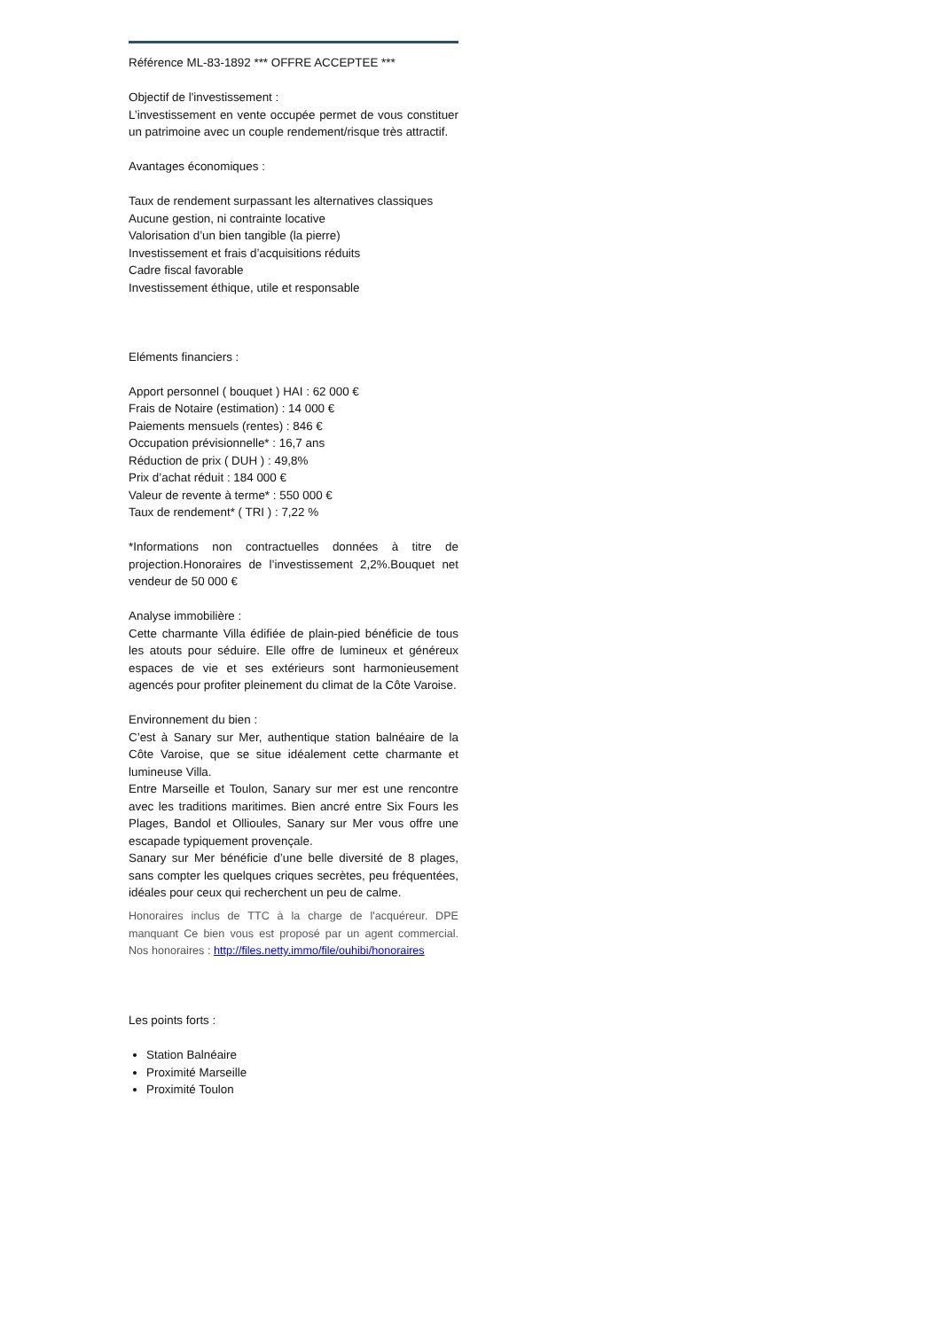Référence ML-83-1892 *** OFFRE ACCEPTEE ***
Objectif de l'investissement :
L’investissement en vente occupée permet de vous constituer un patrimoine avec un couple rendement/risque très attractif.
Avantages économiques :
Taux de rendement surpassant les alternatives classiques
Aucune gestion, ni contrainte locative
Valorisation d’un bien tangible (la pierre)
Investissement et frais d’acquisitions réduits
Cadre fiscal favorable
Investissement éthique, utile et responsable
Eléments financiers :
Apport personnel ( bouquet ) HAI : 62 000 €
Frais de Notaire (estimation) : 14 000 €
Paiements mensuels (rentes) : 846 €
Occupation prévisionnelle* : 16,7 ans
Réduction de prix ( DUH ) : 49,8%
Prix d’achat réduit : 184 000 €
Valeur de revente à terme* : 550 000 €
Taux de rendement* ( TRI ) : 7,22 %
*Informations non contractuelles données à titre de projection.Honoraires de l’investissement 2,2%.Bouquet net vendeur de 50 000 €
Analyse immobilière :
Cette charmante Villa édifiée de plain-pied bénéficie de tous les atouts pour séduire. Elle offre de lumineux et généreux espaces de vie et ses extérieurs sont harmonieusement agencés pour profiter pleinement du climat de la Côte Varoise.
Environnement du bien :
C’est à Sanary sur Mer, authentique station balnéaire de la Côte Varoise, que se situe idéalement cette charmante et lumineuse Villa.
Entre Marseille et Toulon, Sanary sur mer est une rencontre avec les traditions maritimes. Bien ancré entre Six Fours les Plages, Bandol et Ollioules, Sanary sur Mer vous offre une escapade typiquement provençale.
Sanary sur Mer bénéficie d’une belle diversité de 8 plages, sans compter les quelques criques secrètes, peu fréquentées, idéales pour ceux qui recherchent un peu de calme.
Honoraires inclus de TTC à la charge de l'acquéreur. DPE manquant Ce bien vous est proposé par un agent commercial. Nos honoraires : http://files.netty.immo/file/ouhibi/honoraires
Les points forts :
Station Balnéaire
Proximité Marseille
Proximité Toulon